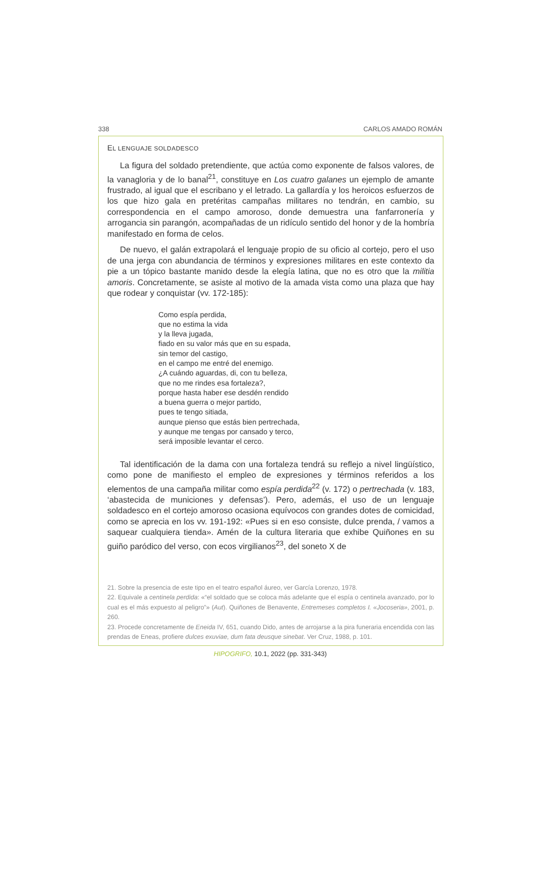338 CARLOS AMADO ROMÁN
EL LENGUAJE SOLDADESCO
La figura del soldado pretendiente, que actúa como exponente de falsos valores, de la vanagloria y de lo banal<sup>21</sup>, constituye en Los cuatro galanes un ejemplo de amante frustrado, al igual que el escribano y el letrado. La gallardía y los heroicos esfuerzos de los que hizo gala en pretéritas campañas militares no tendrán, en cambio, su correspondencia en el campo amoroso, donde demuestra una fanfarronería y arrogancia sin parangón, acompañadas de un ridículo sentido del honor y de la hombría manifestado en forma de celos.
De nuevo, el galán extrapolará el lenguaje propio de su oficio al cortejo, pero el uso de una jerga con abundancia de términos y expresiones militares en este contexto da pie a un tópico bastante manido desde la elegía latina, que no es otro que la militia amoris. Concretamente, se asiste al motivo de la amada vista como una plaza que hay que rodear y conquistar (vv. 172-185):
Como espía perdida,
que no estima la vida
y la lleva jugada,
fiado en su valor más que en su espada,
sin temor del castigo,
en el campo me entré del enemigo.
¿A cuándo aguardas, di, con tu belleza,
que no me rindes esa fortaleza?,
porque hasta haber ese desdén rendido
a buena guerra o mejor partido,
pues te tengo sitiada,
aunque pienso que estás bien pertrechada,
y aunque me tengas por cansado y terco,
será imposible levantar el cerco.
Tal identificación de la dama con una fortaleza tendrá su reflejo a nivel lingüístico, como pone de manifiesto el empleo de expresiones y términos referidos a los elementos de una campaña militar como espía perdida<sup>22</sup> (v. 172) o pertrechada (v. 183, ‘abastecida de municiones y defensas’). Pero, además, el uso de un lenguaje soldadesco en el cortejo amoroso ocasiona equívocos con grandes dotes de comicidad, como se aprecia en los vv. 191-192: «Pues si en eso consiste, dulce prenda, / vamos a saquear cualquiera tienda». Amén de la cultura literaria que exhibe Quiñones en su guiño paródico del verso, con ecos virgilianos<sup>23</sup>, del soneto X de
21. Sobre la presencia de este tipo en el teatro español áureo, ver García Lorenzo, 1978.
22. Equivale a centinela perdida: «“el soldado que se coloca más adelante que el espía o centinela avanzado, por lo cual es el más expuesto al peligro”» (Aut). Quiñones de Benavente, Entremeses completos I. «Jocoseria», 2001, p. 260.
23. Procede concretamente de Eneida IV, 651, cuando Dido, antes de arrojarse a la pira funeraria encendida con las prendas de Eneas, profiere dulces exuviae, dum fata deusque sinebat. Ver Cruz, 1988, p. 101.
HIPOGRIFO, 10.1, 2022 (pp. 331-343)